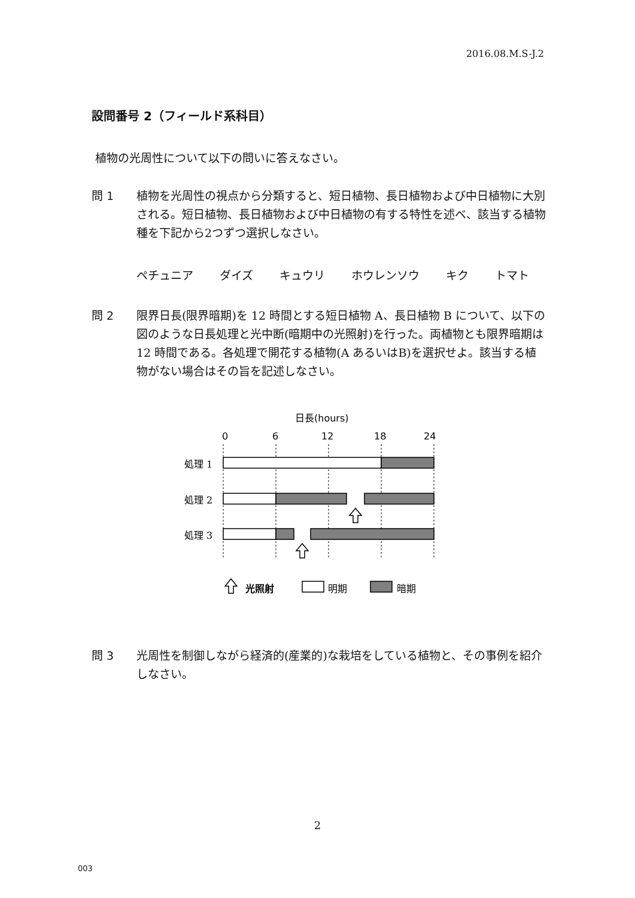2016.08.M.S-J.2
設問番号 2（フィールド系科目）
植物の光周性について以下の問いに答えなさい。
問 1
植物を光周性の視点から分類すると、短日植物、長日植物および中日植物に大別される。短日植物、長日植物および中日植物の有する特性を述べ、該当する植物種を下記から2つずつ選択しなさい。
ペチュニア ダイズ キュウリ ホウレンソウ キク トマト
問 2
限界日長(限界暗期)を 12 時間とする短日植物 A、長日植物 B について、以下の図のような日長処理と光中断(暗期中の光照射)を行った。両植物とも限界暗期は 12 時間である。各処理で開花する植物(A あるいはB)を選択せよ。該当する植物がない場合はその旨を記述しなさい。
日長(hours)
0
6
12
18
24
処理 1
処理 2
処理 3
光照射
明期
暗期
問 3
光周性を制御しながら経済的(産業的)な栽培をしている植物と、その事例を紹介しなさい。
2
003